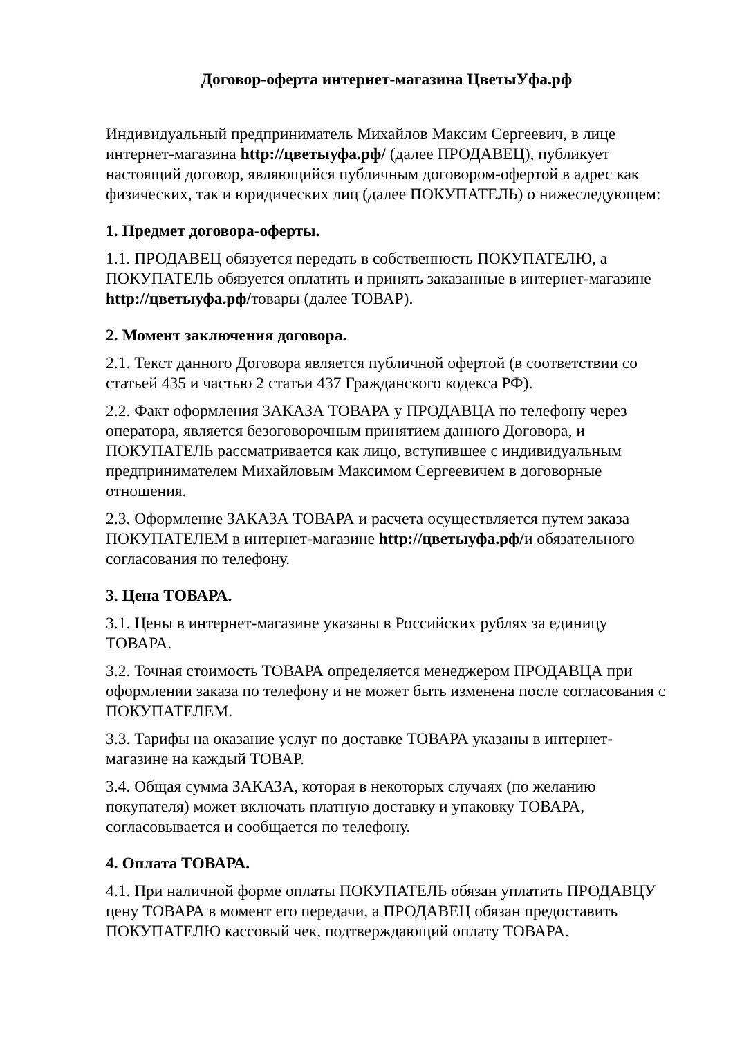Договор-оферта интернет-магазина ЦветыУфа.рф
Индивидуальный предприниматель Михайлов Максим Сергеевич, в лице интернет-магазина http://цветыуфа.рф/ (далее ПРОДАВЕЦ), публикует настоящий договор, являющийся публичным договором-офертой в адрес как физических, так и юридических лиц (далее ПОКУПАТЕЛЬ) о нижеследующем:
1. Предмет договора-оферты.
1.1. ПРОДАВЕЦ обязуется передать в собственность ПОКУПАТЕЛЮ, а ПОКУПАТЕЛЬ обязуется оплатить и принять заказанные в интернет-магазине http://цветыуфа.рф/товары (далее ТОВАР).
2. Момент заключения договора.
2.1. Текст данного Договора является публичной офертой (в соответствии со статьей 435 и частью 2 статьи 437 Гражданского кодекса РФ).
2.2. Факт оформления ЗАКАЗА ТОВАРА у ПРОДАВЦА по телефону через оператора, является безоговорочным принятием данного Договора, и ПОКУПАТЕЛЬ рассматривается как лицо, вступившее с индивидуальным предпринимателем Михайловым Максимом Сергеевичем в договорные отношения.
2.3. Оформление ЗАКАЗА ТОВАРА и расчета осуществляется путем заказа ПОКУПАТЕЛЕМ в интернет-магазине http://цветыуфа.рф/и обязательного согласования по телефону.
3. Цена ТОВАРА.
3.1. Цены в интернет-магазине указаны в Российских рублях за единицу ТОВАРА.
3.2. Точная стоимость ТОВАРА определяется менеджером ПРОДАВЦА при оформлении заказа по телефону и не может быть изменена после согласования с ПОКУПАТЕЛЕМ.
3.3. Тарифы на оказание услуг по доставке ТОВАРА указаны в интернет-магазине на каждый ТОВАР.
3.4. Общая сумма ЗАКАЗА, которая в некоторых случаях (по желанию покупателя) может включать платную доставку и упаковку ТОВАРА, согласовывается и сообщается по телефону.
4. Оплата ТОВАРА.
4.1. При наличной форме оплаты ПОКУПАТЕЛЬ обязан уплатить ПРОДАВЦУ цену ТОВАРА в момент его передачи, а ПРОДАВЕЦ обязан предоставить ПОКУПАТЕЛЮ кассовый чек, подтверждающий оплату ТОВАРА.